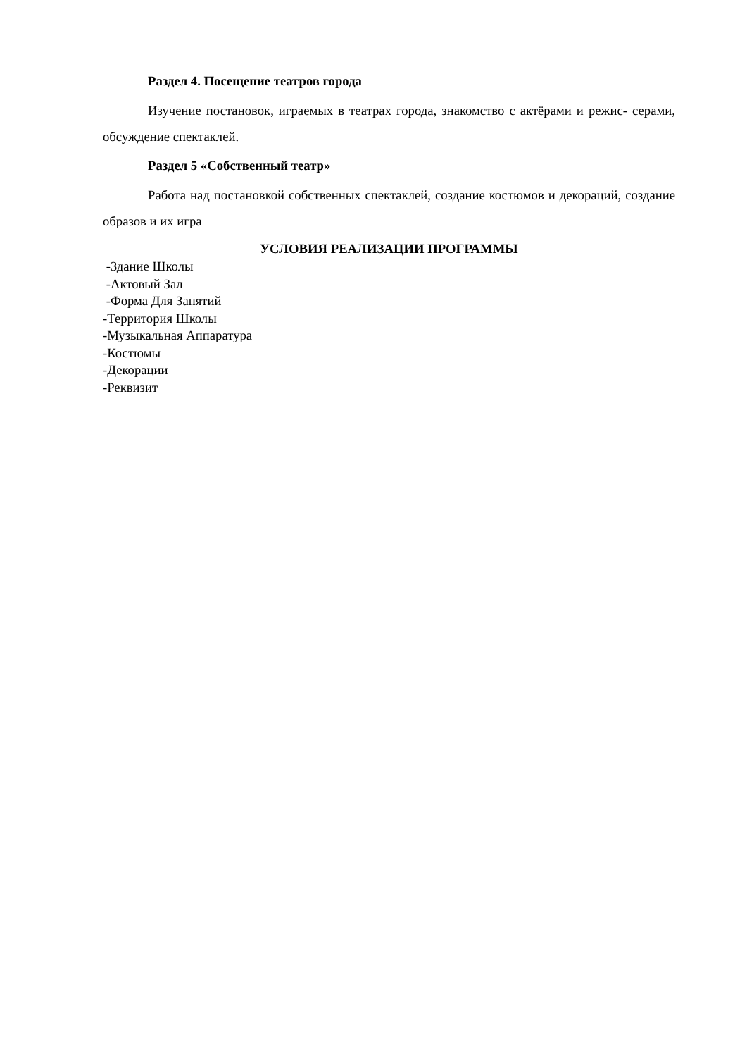Раздел 4. Посещение театров города
Изучение постановок, играемых в театрах города, знакомство с актёрами и режис- серами, обсуждение спектаклей.
Раздел 5 «Собственный театр»
Работа над постановкой собственных спектаклей, создание костюмов и декораций, создание образов и их игра
УСЛОВИЯ РЕАЛИЗАЦИИ ПРОГРАММЫ
-Здание Школы
-Актовый Зал
-Форма Для Занятий
-Территория Школы
-Музыкальная Аппаратура
-Костюмы
-Декорации
-Реквизит